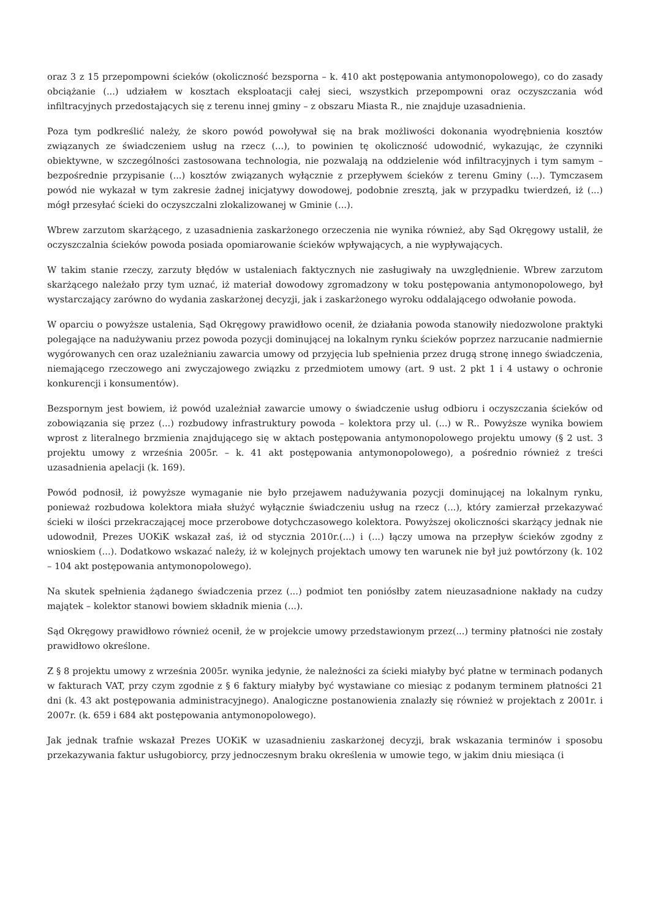oraz 3 z 15 przepompowni ścieków (okoliczność bezsporna – k. 410 akt postępowania antymonopolowego), co do zasady obciążanie (...) udziałem w kosztach eksploatacji całej sieci, wszystkich przepompowni oraz oczyszczania wód infiltracyjnych przedostających się z terenu innej gminy – z obszaru Miasta R., nie znajduje uzasadnienia.
Poza tym podkreślić należy, że skoro powód powoływał się na brak możliwości dokonania wyodrębnienia kosztów związanych ze świadczeniem usług na rzecz (...), to powinien tę okoliczność udowodnić, wykazując, że czynniki obiektywne, w szczególności zastosowana technologia, nie pozwalają na oddzielenie wód infiltracyjnych i tym samym – bezpośrednie przypisanie (...) kosztów związanych wyłącznie z przepływem ścieków z terenu Gminy (...). Tymczasem powód nie wykazał w tym zakresie żadnej inicjatywy dowodowej, podobnie zresztą, jak w przypadku twierdzeń, iż (...) mógł przesyłać ścieki do oczyszczalni zlokalizowanej w Gminie (...).
Wbrew zarzutom skarżącego, z uzasadnienia zaskarżonego orzeczenia nie wynika również, aby Sąd Okręgowy ustalił, że oczyszczalnia ścieków powoda posiada opomiarowanie ścieków wpływających, a nie wypływających.
W takim stanie rzeczy, zarzuty błędów w ustaleniach faktycznych nie zasługiwały na uwzględnienie. Wbrew zarzutom skarżącego należało przy tym uznać, iż materiał dowodowy zgromadzony w toku postępowania antymonopolowego, był wystarczający zarówno do wydania zaskarżonej decyzji, jak i zaskarżonego wyroku oddalającego odwołanie powoda.
W oparciu o powyższe ustalenia, Sąd Okręgowy prawidłowo ocenił, że działania powoda stanowiły niedozwolone praktyki polegające na nadużywaniu przez powoda pozycji dominującej na lokalnym rynku ścieków poprzez narzucanie nadmiernie wygórowanych cen oraz uzależnianiu zawarcia umowy od przyjęcia lub spełnienia przez drugą stronę innego świadczenia, niemającego rzeczowego ani zwyczajowego związku z przedmiotem umowy (art. 9 ust. 2 pkt 1 i 4 ustawy o ochronie konkurencji i konsumentów).
Bezspornym jest bowiem, iż powód uzależniał zawarcie umowy o świadczenie usług odbioru i oczyszczania ścieków od zobowiązania się przez (...) rozbudowy infrastruktury powoda – kolektora przy ul. (...) w R.. Powyższe wynika bowiem wprost z literalnego brzmienia znajdującego się w aktach postępowania antymonopolowego projektu umowy (§ 2 ust. 3 projektu umowy z września 2005r. – k. 41 akt postępowania antymonopolowego), a pośrednio również z treści uzasadnienia apelacji (k. 169).
Powód podnosił, iż powyższe wymaganie nie było przejawem nadużywania pozycji dominującej na lokalnym rynku, ponieważ rozbudowa kolektora miała służyć wyłącznie świadczeniu usług na rzecz (...), który zamierzał przekazywać ścieki w ilości przekraczającej moce przerobowe dotychczasowego kolektora. Powyższej okoliczności skarżący jednak nie udowodnił, Prezes UOKiK wskazał zaś, iż od stycznia 2010r.(...) i (...) łączy umowa na przepływ ścieków zgodny z wnioskiem (...). Dodatkowo wskazać należy, iż w kolejnych projektach umowy ten warunek nie był już powtórzony (k. 102 – 104 akt postępowania antymonopolowego).
Na skutek spełnienia żądanego świadczenia przez (...) podmiot ten poniósłby zatem nieuzasadnione nakłady na cudzy majątek – kolektor stanowi bowiem składnik mienia (...).
Sąd Okręgowy prawidłowo również ocenił, że w projekcie umowy przedstawionym przez(...) terminy płatności nie zostały prawidłowo określone.
Z § 8 projektu umowy z września 2005r. wynika jedynie, że należności za ścieki miałyby być płatne w terminach podanych w fakturach VAT, przy czym zgodnie z § 6 faktury miałyby być wystawiane co miesiąc z podanym terminem płatności 21 dni (k. 43 akt postępowania administracyjnego). Analogiczne postanowienia znalazły się również w projektach z 2001r. i 2007r. (k. 659 i 684 akt postępowania antymonopolowego).
Jak jednak trafnie wskazał Prezes UOKiK w uzasadnieniu zaskarżonej decyzji, brak wskazania terminów i sposobu przekazywania faktur usługobiorcy, przy jednoczesnym braku określenia w umowie tego, w jakim dniu miesiąca (i